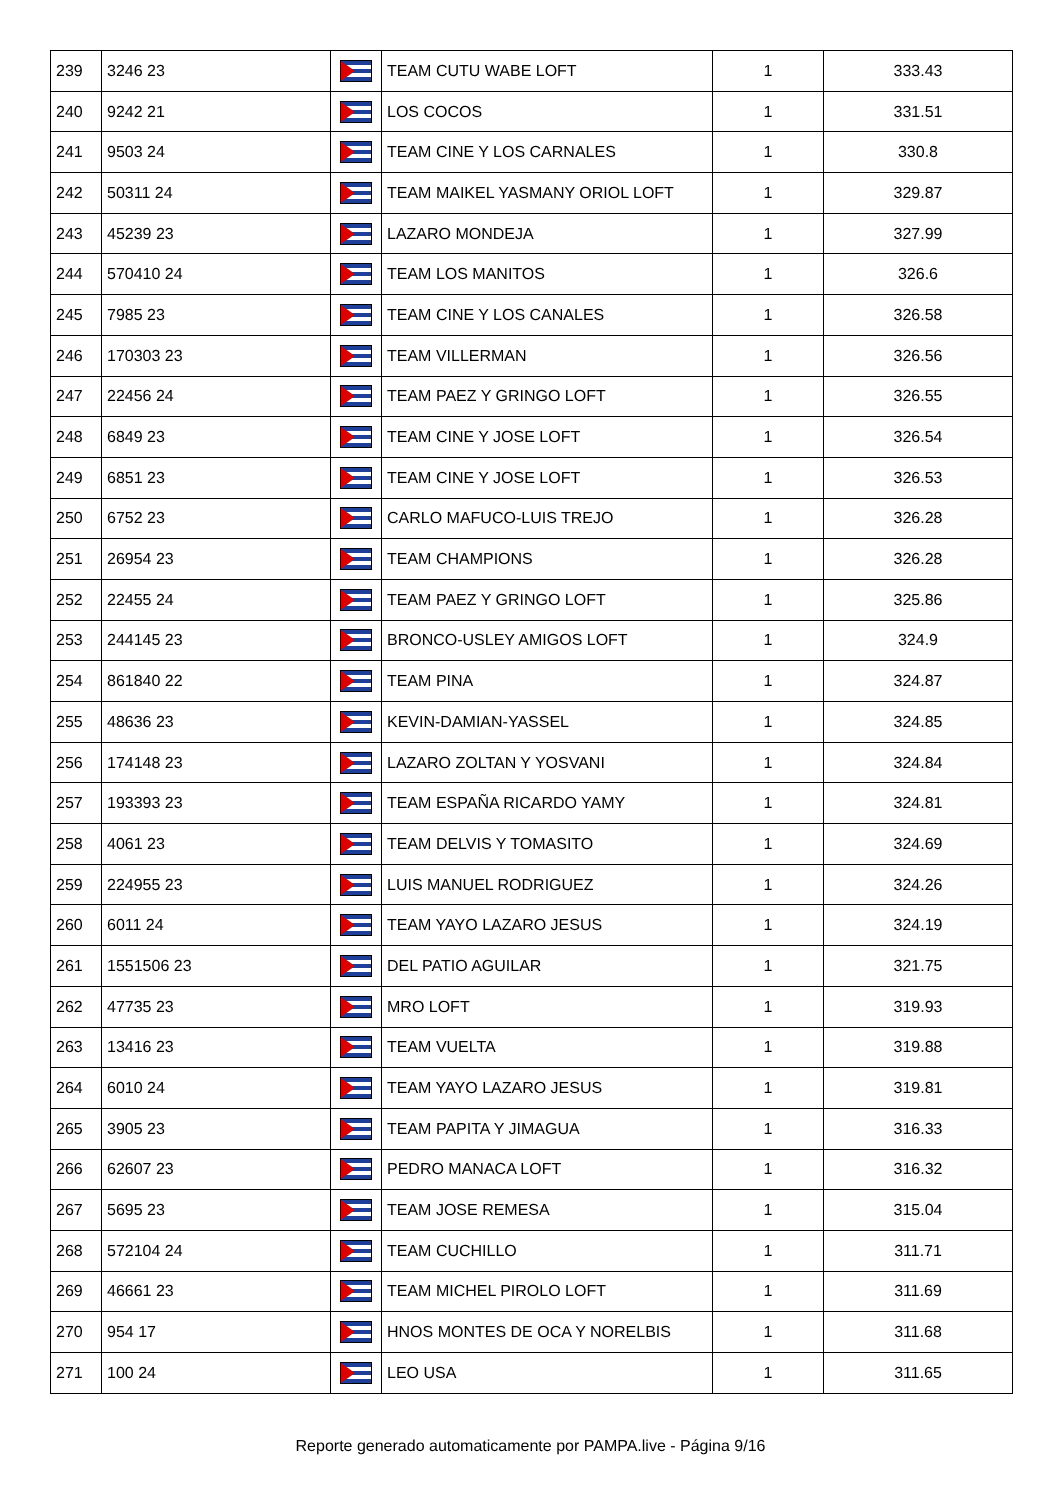| 239 | 3246 23 | | TEAM CUTU WABE LOFT | 1 | 333.43 |
| 240 | 9242 21 | | LOS COCOS | 1 | 331.51 |
| 241 | 9503 24 | | TEAM CINE Y LOS CARNALES | 1 | 330.8 |
| 242 | 50311 24 | | TEAM MAIKEL YASMANY ORIOL LOFT | 1 | 329.87 |
| 243 | 45239 23 | | LAZARO MONDEJA | 1 | 327.99 |
| 244 | 570410 24 | | TEAM LOS MANITOS | 1 | 326.6 |
| 245 | 7985 23 | | TEAM CINE Y LOS CANALES | 1 | 326.58 |
| 246 | 170303 23 | | TEAM VILLERMAN | 1 | 326.56 |
| 247 | 22456 24 | | TEAM PAEZ Y GRINGO LOFT | 1 | 326.55 |
| 248 | 6849 23 | | TEAM CINE Y JOSE LOFT | 1 | 326.54 |
| 249 | 6851 23 | | TEAM CINE Y JOSE LOFT | 1 | 326.53 |
| 250 | 6752 23 | | CARLO MAFUCO-LUIS TREJO | 1 | 326.28 |
| 251 | 26954 23 | | TEAM CHAMPIONS | 1 | 326.28 |
| 252 | 22455 24 | | TEAM PAEZ Y GRINGO LOFT | 1 | 325.86 |
| 253 | 244145 23 | | BRONCO-USLEY AMIGOS LOFT | 1 | 324.9 |
| 254 | 861840 22 | | TEAM PINA | 1 | 324.87 |
| 255 | 48636 23 | | KEVIN-DAMIAN-YASSEL | 1 | 324.85 |
| 256 | 174148 23 | | LAZARO ZOLTAN Y YOSVANI | 1 | 324.84 |
| 257 | 193393 23 | | TEAM ESPAÑA RICARDO YAMY | 1 | 324.81 |
| 258 | 4061 23 | | TEAM DELVIS Y TOMASITO | 1 | 324.69 |
| 259 | 224955 23 | | LUIS MANUEL RODRIGUEZ | 1 | 324.26 |
| 260 | 6011 24 | | TEAM YAYO LAZARO JESUS | 1 | 324.19 |
| 261 | 1551506 23 | | DEL PATIO AGUILAR | 1 | 321.75 |
| 262 | 47735 23 | | MRO LOFT | 1 | 319.93 |
| 263 | 13416 23 | | TEAM VUELTA | 1 | 319.88 |
| 264 | 6010 24 | | TEAM YAYO LAZARO JESUS | 1 | 319.81 |
| 265 | 3905 23 | | TEAM PAPITA Y JIMAGUA | 1 | 316.33 |
| 266 | 62607 23 | | PEDRO MANACA LOFT | 1 | 316.32 |
| 267 | 5695 23 | | TEAM JOSE REMESA | 1 | 315.04 |
| 268 | 572104 24 | | TEAM CUCHILLO | 1 | 311.71 |
| 269 | 46661 23 | | TEAM MICHEL PIROLO LOFT | 1 | 311.69 |
| 270 | 954 17 | | HNOS MONTES DE OCA Y NORELBIS | 1 | 311.68 |
| 271 | 100 24 | | LEO USA | 1 | 311.65 |
Reporte generado automaticamente por PAMPA.live - Página 9/16